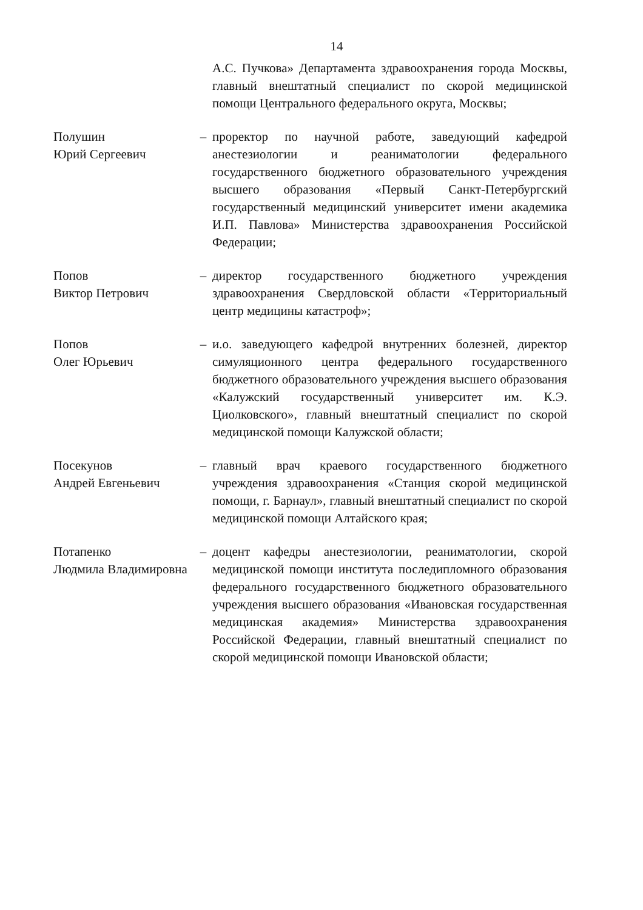14
А.С. Пучкова» Департамента здравоохранения города Москвы, главный внештатный специалист по скорой медицинской помощи Центрального федерального округа, Москвы;
Полушин
Юрий Сергеевич
– проректор по научной работе, заведующий кафедрой анестезиологии и реаниматологии федерального государственного бюджетного образовательного учреждения высшего образования «Первый Санкт-Петербургский государственный медицинский университет имени академика И.П. Павлова» Министерства здравоохранения Российской Федерации;
Попов
Виктор Петрович
– директор государственного бюджетного учреждения здравоохранения Свердловской области «Территориальный центр медицины катастроф»;
Попов
Олег Юрьевич
– и.о. заведующего кафедрой внутренних болезней, директор симуляционного центра федерального государственного бюджетного образовательного учреждения высшего образования «Калужский государственный университет им. К.Э. Циолковского», главный внештатный специалист по скорой медицинской помощи Калужской области;
Посекунов
Андрей Евгеньевич
– главный врач краевого государственного бюджетного учреждения здравоохранения «Станция скорой медицинской помощи, г. Барнаул», главный внештатный специалист по скорой медицинской помощи Алтайского края;
Потапенко
Людмила Владимировна
– доцент кафедры анестезиологии, реаниматологии, скорой медицинской помощи института последипломного образования федерального государственного бюджетного образовательного учреждения высшего образования «Ивановская государственная медицинская академия» Министерства здравоохранения Российской Федерации, главный внештатный специалист по скорой медицинской помощи Ивановской области;